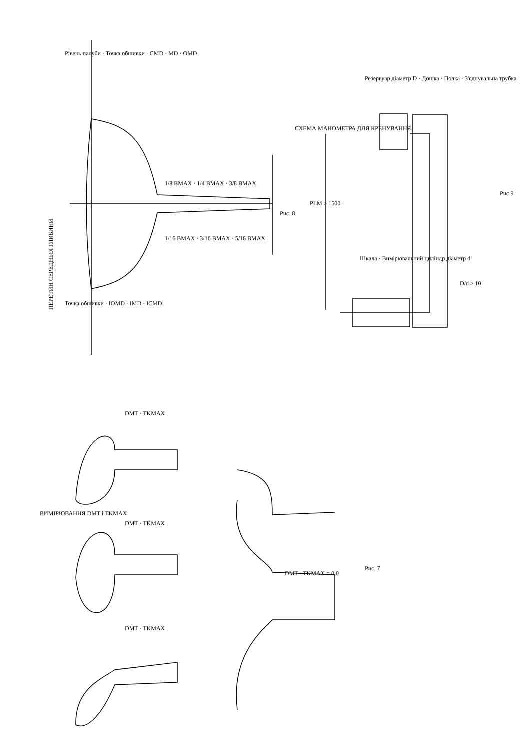ПЕРЕТИН СЕРЕДНЬОЇ ГЛИБИНИ
Рис. 8
1/8 BMAX · 1/4 BMAX · 3/8 BMAX
1/16 BMAX · 3/16 BMAX · 5/16 BMAX
Рівень палуби · Точка обшивки · CMD · MD · OMD
Точка обшивки · IOMD · IMD · ICMD
СХЕМА МАНОМЕТРА ДЛЯ КРЕНУВАННЯ
PLM ≥ 1500
Резервуар діаметр D · Дошка · Полка · З'єднувальна трубка
Шкала · Вимірювальний циліндр діаметр d
D/d ≥ 10
Рис 9
ВИМІРЮВАННЯ DMT і TKMAX
DMT · TKMAX
DMT · TKMAX
DMT · TKMAX
DMT · TKMAX = 0,0
Рис. 7